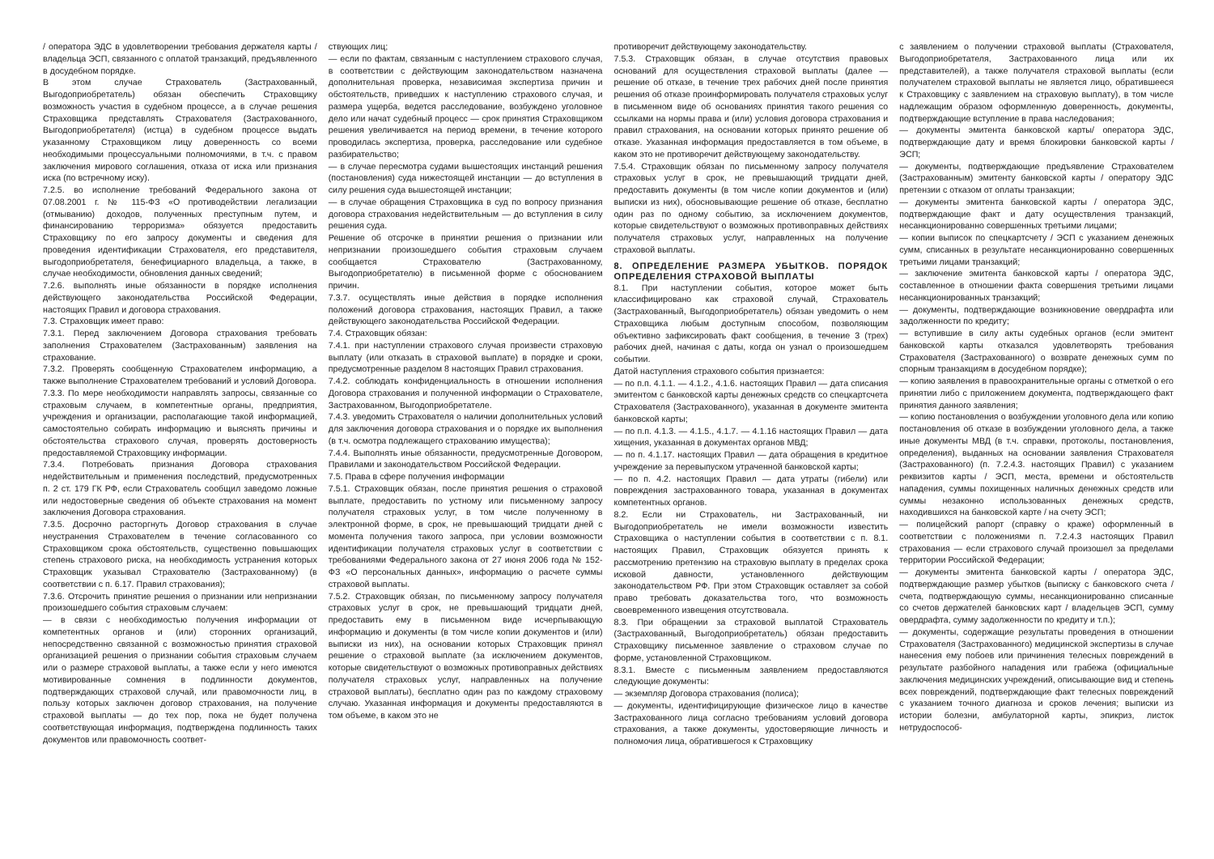/ оператора ЭДС в удовлетворении требования держателя карты / владельца ЭСП, связанного с оплатой транзакций, предъявленного в досудебном порядке.
В этом случае Страхователь (Застрахованный, Выгодоприобретатель) обязан обеспечить Страховщику возможность участия в судебном процессе, а в случае решения Страховщика представлять Страхователя (Застрахованного, Выгодоприобретателя) (истца) в судебном процессе выдать указанному Страховщиком лицу доверенность со всеми необходимыми процессуальными полномочиями, в т.ч. с правом заключения мирового соглашения, отказа от иска или признания иска (по встречному иску).
7.2.5. во исполнение требований Федерального закона от 07.08.2001 г. № 115-ФЗ «О противодействии легализации (отмыванию) доходов, полученных преступным путем, и финансированию терроризма» обязуется предоставить Страховщику по его запросу документы и сведения для проведения идентификации Страхователя, его представителя, выгодоприобретателя, бенефициарного владельца, а также, в случае необходимости, обновления данных сведений;
7.2.6. выполнять иные обязанности в порядке исполнения действующего законодательства Российской Федерации, настоящих Правил и договора страхования.
7.3. Страховщик имеет право:
7.3.1. Перед заключением Договора страхования требовать заполнения Страхователем (Застрахованным) заявления на страхование.
7.3.2. Проверять сообщенную Страхователем информацию, а также выполнение Страхователем требований и условий Договора.
7.3.3. По мере необходимости направлять запросы, связанные со страховым случаем, в компетентные органы, предприятия, учреждения и организации, располагающие такой информацией, самостоятельно собирать информацию и выяснять причины и обстоятельства страхового случая, проверять достоверность предоставляемой Страховщику информации.
7.3.4. Потребовать признания Договора страхования недействительным и применения последствий, предусмотренных п. 2 ст. 179 ГК РФ, если Страхователь сообщил заведомо ложные или недостоверные сведения об объекте страхования на момент заключения Договора страхования.
7.3.5. Досрочно расторгнуть Договор страхования в случае неустранения Страхователем в течение согласованного со Страховщиком срока обстоятельств, существенно повышающих степень страхового риска, на необходимость устранения которых Страховщик указывал Страхователю (Застрахованному) (в соответствии с п. 6.17. Правил страхования);
7.3.6. Отсрочить принятие решения о признании или непризнании произошедшего события страховым случаем:
— в связи с необходимостью получения информации от компетентных органов и (или) сторонних организаций, непосредственно связанной с возможностью принятия страховой организацией решения о признании события страховым случаем или о размере страховой выплаты, а также если у него имеются мотивированные сомнения в подлинности документов, подтверждающих страховой случай, или правомочности лиц, в пользу которых заключен договор страхования, на получение страховой выплаты — до тех пор, пока не будет получена соответствующая информация, подтверждена подлинность таких документов или правомочность соответ-
ствующих лиц;
— если по фактам, связанным с наступлением страхового случая, в соответствии с действующим законодательством назначена дополнительная проверка, независимая экспертиза причин и обстоятельств, приведших к наступлению страхового случая, и размера ущерба, ведется расследование, возбуждено уголовное дело или начат судебный процесс — срок принятия Страховщиком решения увеличивается на период времени, в течение которого проводилась экспертиза, проверка, расследование или судебное разбирательство;
— в случае пересмотра судами вышестоящих инстанций решения (постановления) суда нижестоящей инстанции — до вступления в силу решения суда вышестоящей инстанции;
— в случае обращения Страховщика в суд по вопросу признания договора страхования недействительным — до вступления в силу решения суда.
Решение об отсрочке в принятии решения о признании или непризнании произошедшего события страховым случаем сообщается Страхователю (Застрахованному, Выгодоприобретателю) в письменной форме с обоснованием причин.
7.3.7. осуществлять иные действия в порядке исполнения положений договора страхования, настоящих Правил, а также действующего законодательства Российской Федерации.
7.4. Страховщик обязан:
7.4.1. при наступлении страхового случая произвести страховую выплату (или отказать в страховой выплате) в порядке и сроки, предусмотренные разделом 8 настоящих Правил страхования.
7.4.2. соблюдать конфиденциальность в отношении исполнения Договора страхования и полученной информации о Страхователе, Застрахованном, Выгодоприобретателе.
7.4.3. уведомить Страхователя о наличии дополнительных условий для заключения договора страхования и о порядке их выполнения (в т.ч. осмотра подлежащего страхованию имущества);
7.4.4. Выполнять иные обязанности, предусмотренные Договором, Правилами и законодательством Российской Федерации.
7.5. Права в сфере получения информации
7.5.1. Страховщик обязан, после принятия решения о страховой выплате, предоставить по устному или письменному запросу получателя страховых услуг, в том числе полученному в электронной форме, в срок, не превышающий тридцати дней с момента получения такого запроса, при условии возможности идентификации получателя страховых услуг в соответствии с требованиями Федерального закона от 27 июня 2006 года № 152-ФЗ «О персональных данных», информацию о расчете суммы страховой выплаты.
7.5.2. Страховщик обязан, по письменному запросу получателя страховых услуг в срок, не превышающий тридцати дней, предоставить ему в письменном виде исчерпывающую информацию и документы (в том числе копии документов и (или) выписки из них), на основании которых Страховщик принял решение о страховой выплате (за исключением документов, которые свидетельствуют о возможных противоправных действиях получателя страховых услуг, направленных на получение страховой выплаты), бесплатно один раз по каждому страховому случаю. Указанная информация и документы предоставляются в том объеме, в каком это не
противоречит действующему законодательству.
7.5.3. Страховщик обязан, в случае отсутствия правовых оснований для осуществления страховой выплаты (далее — решение об отказе, в течение трех рабочих дней после принятия решения об отказе проинформировать получателя страховых услуг в письменном виде об основаниях принятия такого решения со ссылками на нормы права и (или) условия договора страхования и правил страхования, на основании которых принято решение об отказе. Указанная информация предоставляется в том объеме, в каком это не противоречит действующему законодательству.
7.5.4. Страховщик обязан по письменному запросу получателя страховых услуг в срок, не превышающий тридцати дней, предоставить документы (в том числе копии документов и (или) выписки из них), обосновывающие решение об отказе, бесплатно один раз по одному событию, за исключением документов, которые свидетельствуют о возможных противоправных действиях получателя страховых услуг, направленных на получение страховой выплаты.
8. ОПРЕДЕЛЕНИЕ РАЗМЕРА УБЫТКОВ. ПОРЯДОК ОПРЕДЕЛЕНИЯ СТРАХОВОЙ ВЫПЛАТЫ
8.1. При наступлении события, которое может быть классифицировано как страховой случай, Страхователь (Застрахованный, Выгодоприобретатель) обязан уведомить о нем Страховщика любым доступным способом, позволяющим объективно зафиксировать факт сообщения, в течение 3 (трех) рабочих дней, начиная с даты, когда он узнал о произошедшем событии.
Датой наступления страхового события признается:
— по п.п. 4.1.1. — 4.1.2., 4.1.6. настоящих Правил — дата списания эмитентом с банковской карты денежных средств со спецкартсчета Страхователя (Застрахованного), указанная в документе эмитента банковской карты;
— по п.п. 4.1.3. — 4.1.5., 4.1.7. — 4.1.16 настоящих Правил — дата хищения, указанная в документах органов МВД;
— по п. 4.1.17. настоящих Правил — дата обращения в кредитное учреждение за перевыпуском утраченной банковской карты;
— по п. 4.2. настоящих Правил — дата утраты (гибели) или повреждения застрахованного товара, указанная в документах компетентных органов.
8.2. Если ни Страхователь, ни Застрахованный, ни Выгодоприобретатель не имели возможности известить Страховщика о наступлении события в соответствии с п. 8.1. настоящих Правил, Страховщик обязуется принять к рассмотрению претензию на страховую выплату в пределах срока исковой давности, установленного действующим законодательством РФ. При этом Страховщик оставляет за собой право требовать доказательства того, что возможность своевременного извещения отсутствовала.
8.3. При обращении за страховой выплатой Страхователь (Застрахованный, Выгодоприобретатель) обязан предоставить Страховщику письменное заявление о страховом случае по форме, установленной Страховщиком.
8.3.1. Вместе с письменным заявлением предоставляются следующие документы:
— экземпляр Договора страхования (полиса);
— документы, идентифицирующие физическое лицо в качестве Застрахованного лица согласно требованиям условий договора страхования, а также документы, удостоверяющие личность и полномочия лица, обратившегося к Страховщику
с заявлением о получении страховой выплаты (Страхователя, Выгодоприобретателя, Застрахованного лица или их представителей), а также получателя страховой выплаты (если получателем страховой выплаты не является лицо, обратившееся к Страховщику с заявлением на страховую выплату), в том числе надлежащим образом оформленную доверенность, документы, подтверждающие вступление в права наследования;
— документы эмитента банковской карты/ оператора ЭДС, подтверждающие дату и время блокировки банковской карты / ЭСП;
— документы, подтверждающие предъявление Страхователем (Застрахованным) эмитенту банковской карты / оператору ЭДС претензии с отказом от оплаты транзакции;
— документы эмитента банковской карты / оператора ЭДС, подтверждающие факт и дату осуществления транзакций, несанкционированно совершенных третьими лицами;
— копии выписок по спецкартсчету / ЭСП с указанием денежных сумм, списанных в результате несанкционированно совершенных третьими лицами транзакций;
— заключение эмитента банковской карты / оператора ЭДС, составленное в отношении факта совершения третьими лицами несанкционированных транзакций;
— документы, подтверждающие возникновение овердрафта или задолженности по кредиту;
— вступившие в силу акты судебных органов (если эмитент банковской карты отказался удовлетворять требования Страхователя (Застрахованного) о возврате денежных сумм по спорным транзакциям в досудебном порядке);
— копию заявления в правоохранительные органы с отметкой о его принятии либо с приложением документа, подтверждающего факт принятия данного заявления;
— копию постановления о возбуждении уголовного дела или копию постановления об отказе в возбуждении уголовного дела, а также иные документы МВД (в т.ч. справки, протоколы, постановления, определения), выданных на основании заявления Страхователя (Застрахованного) (п. 7.2.4.3. настоящих Правил) с указанием реквизитов карты / ЭСП, места, времени и обстоятельств нападения, суммы похищенных наличных денежных средств или суммы незаконно использованных денежных средств, находившихся на банковской карте / на счету ЭСП;
— полицейский рапорт (справку о краже) оформленный в соответствии с положениями п. 7.2.4.3 настоящих Правил страхования — если страхового случай произошел за пределами территории Российской Федерации;
— документы эмитента банковской карты / оператора ЭДС, подтверждающие размер убытков (выписку с банковского счета / счета, подтверждающую суммы, несанкционированно списанные со счетов держателей банковских карт / владельцев ЭСП, сумму овердрафта, сумму задолженности по кредиту и т.п.);
— документы, содержащие результаты проведения в отношении Страхователя (Застрахованного) медицинской экспертизы в случае нанесения ему побоев или причинения телесных повреждений в результате разбойного нападения или грабежа (официальные заключения медицинских учреждений, описывающие вид и степень всех повреждений, подтверждающие факт телесных повреждений с указанием точного диагноза и сроков лечения; выписки из истории болезни, амбулаторной карты, эпикриз, листок нетрудоспособ-